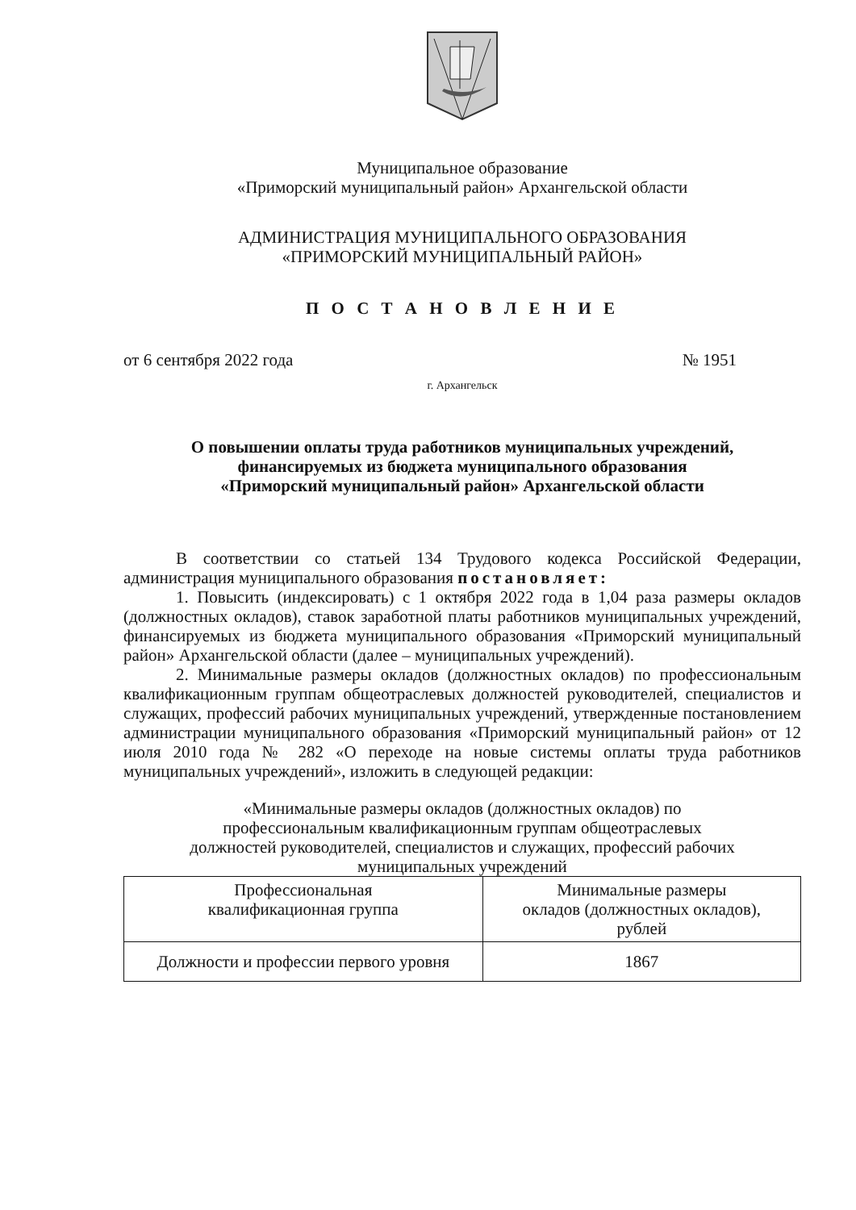Муниципальное образование
«Приморский муниципальный район» Архангельской области
АДМИНИСТРАЦИЯ МУНИЦИПАЛЬНОГО ОБРАЗОВАНИЯ
«ПРИМОРСКИЙ МУНИЦИПАЛЬНЫЙ РАЙОН»
П О С Т А Н О В Л Е Н И Е
от 6 сентября 2022 года № 1951
г. Архангельск
О повышении оплаты труда работников муниципальных учреждений,
финансируемых из бюджета муниципального образования
«Приморский муниципальный район» Архангельской области
В соответствии со статьей 134 Трудового кодекса Российской Федерации, администрация муниципального образования постановляет:
1. Повысить (индексировать) с 1 октября 2022 года в 1,04 раза размеры окладов (должностных окладов), ставок заработной платы работников муниципальных учреждений, финансируемых из бюджета муниципального образования «Приморский муниципальный район» Архангельской области (далее – муниципальных учреждений).
2. Минимальные размеры окладов (должностных окладов) по профессиональным квалификационным группам общеотраслевых должностей руководителей, специалистов и служащих, профессий рабочих муниципальных учреждений, утвержденные постановлением администрации муниципального образования «Приморский муниципальный район» от 12 июля 2010 года № 282 «О переходе на новые системы оплаты труда работников муниципальных учреждений», изложить в следующей редакции:
«Минимальные размеры окладов (должностных окладов) по
профессиональным квалификационным группам общеотраслевых
должностей руководителей, специалистов и служащих, профессий рабочих
муниципальных учреждений
| Профессиональная квалификационная группа | Минимальные размеры окладов (должностных окладов), рублей |
| Должности и профессии первого уровня | 1867 |